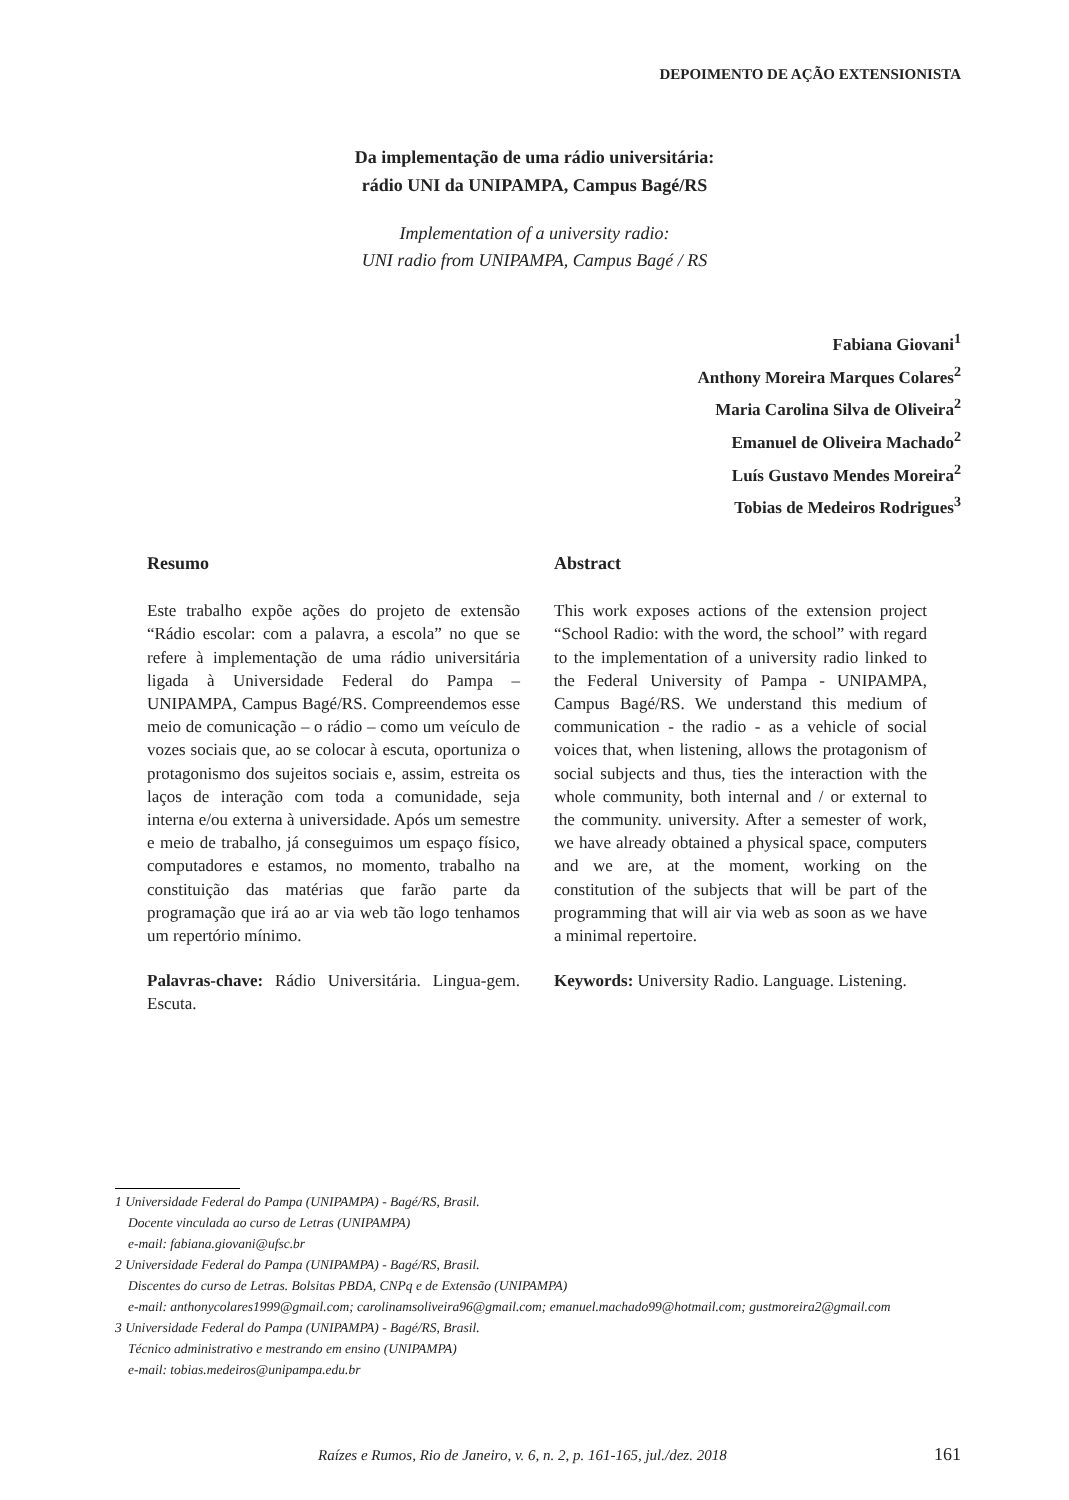DEPOIMENTO DE AÇÃO EXTENSIONISTA
Da implementação de uma rádio universitária:
rádio UNI da UNIPAMPA, Campus Bagé/RS
Implementation of a university radio:
UNI radio from UNIPAMPA, Campus Bagé / RS
Fabiana Giovani<sup>1</sup>
Anthony Moreira Marques Colares<sup>2</sup>
Maria Carolina Silva de Oliveira<sup>2</sup>
Emanuel de Oliveira Machado<sup>2</sup>
Luís Gustavo Mendes Moreira<sup>2</sup>
Tobias de Medeiros Rodrigues<sup>3</sup>
Resumo
Este trabalho expõe ações do projeto de extensão “Rádio escolar: com a palavra, a escola” no que se refere à implementação de uma rádio universitária ligada à Universidade Federal do Pampa – UNIPAMPA, Campus Bagé/RS. Compreendemos esse meio de comunicação – o rádio – como um veículo de vozes sociais que, ao se colocar à escuta, oportuniza o protagonismo dos sujeitos sociais e, assim, estreita os laços de interação com toda a comunidade, seja interna e/ou externa à universidade. Após um semestre e meio de trabalho, já conseguimos um espaço físico, computadores e estamos, no momento, trabalho na constituição das matérias que farão parte da programação que irá ao ar via web tão logo tenhamos um repertório mínimo.
Palavras-chave: Rádio Universitária. Lingua-gem. Escuta.
Abstract
This work exposes actions of the extension project “School Radio: with the word, the school” with regard to the implementation of a university radio linked to the Federal University of Pampa - UNIPAMPA, Campus Bagé/RS. We understand this medium of communication - the radio - as a vehicle of social voices that, when listening, allows the protagonism of social subjects and thus, ties the interaction with the whole community, both internal and / or external to the community. university. After a semester of work, we have already obtained a physical space, computers and we are, at the moment, working on the constitution of the subjects that will be part of the programming that will air via web as soon as we have a minimal repertoire.
Keywords: University Radio. Language. Listening.
1 Universidade Federal do Pampa (UNIPAMPA) - Bagé/RS, Brasil.
Docente vinculada ao curso de Letras (UNIPAMPA)
e-mail: fabiana.giovani@ufsc.br
2 Universidade Federal do Pampa (UNIPAMPA) - Bagé/RS, Brasil.
Discentes do curso de Letras. Bolsitas PBDA, CNPq e de Extensão (UNIPAMPA)
e-mail: anthonycolares1999@gmail.com; carolinamsoliveira96@gmail.com; emanuel.machado99@hotmail.com; gustmoreira2@gmail.com
3 Universidade Federal do Pampa (UNIPAMPA) - Bagé/RS, Brasil.
Técnico administrativo e mestrando em ensino (UNIPAMPA)
e-mail: tobias.medeiros@unipampa.edu.br
Raízes e Rumos, Rio de Janeiro, v. 6, n. 2, p. 161-165, jul./dez. 2018
161